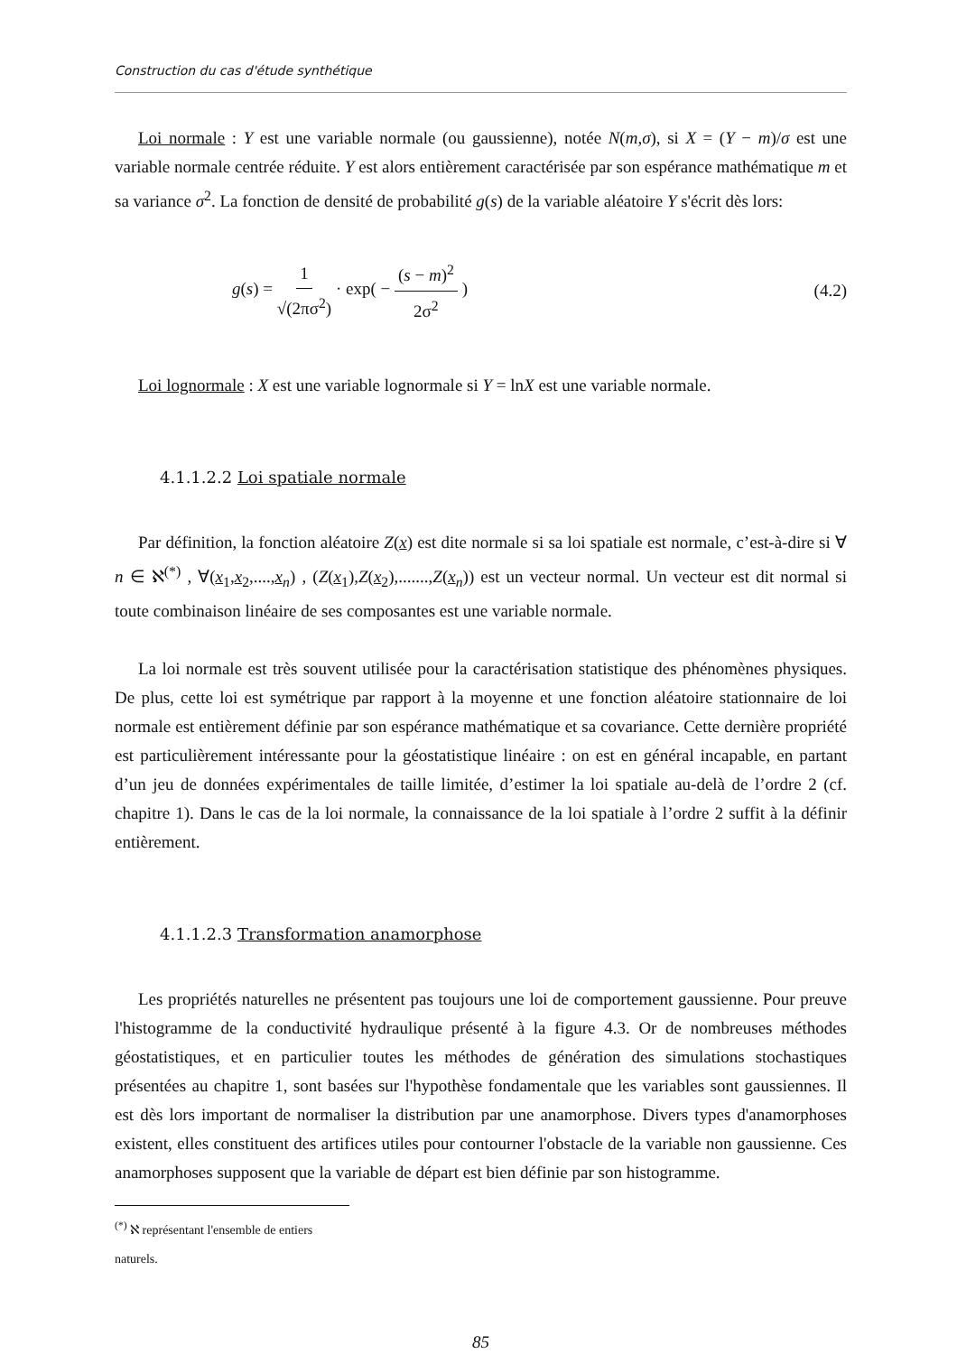Construction du cas d'étude synthétique
Loi normale : Y est une variable normale (ou gaussienne), notée N(m,σ), si X = (Y − m)/σ est une variable normale centrée réduite. Y est alors entièrement caractérisée par son espérance mathématique m et sa variance σ<sup>2</sup>. La fonction de densité de probabilité g(s) de la variable aléatoire Y s'écrit dès lors:
g(s) = 1 √(2πσ<sup>2</sup>) · exp( − (s − m)<sup>2</sup> 2σ<sup>2</sup> )
(4.2)
Loi lognormale : X est une variable lognormale si Y = lnX est une variable normale.
4.1.1.2.2 Loi spatiale normale
Par définition, la fonction aléatoire Z(x) est dite normale si sa loi spatiale est normale, c’est-à-dire si ∀ n ∈ ℵ<sup>(*)</sup> , ∀(x<sub>1</sub>,x<sub>2</sub>,....,x<sub>n</sub>) , (Z(x<sub>1</sub>),Z(x<sub>2</sub>),.......,Z(x<sub>n</sub>)) est un vecteur normal. Un vecteur est dit normal si toute combinaison linéaire de ses composantes est une variable normale.
La loi normale est très souvent utilisée pour la caractérisation statistique des phénomènes physiques. De plus, cette loi est symétrique par rapport à la moyenne et une fonction aléatoire stationnaire de loi normale est entièrement définie par son espérance mathématique et sa covariance. Cette dernière propriété est particulièrement intéressante pour la géostatistique linéaire : on est en général incapable, en partant d’un jeu de données expérimentales de taille limitée, d’estimer la loi spatiale au-delà de l’ordre 2 (cf. chapitre 1). Dans le cas de la loi normale, la connaissance de la loi spatiale à l’ordre 2 suffit à la définir entièrement.
4.1.1.2.3 Transformation anamorphose
Les propriétés naturelles ne présentent pas toujours une loi de comportement gaussienne. Pour preuve l'histogramme de la conductivité hydraulique présenté à la figure 4.3. Or de nombreuses méthodes géostatistiques, et en particulier toutes les méthodes de génération des simulations stochastiques présentées au chapitre 1, sont basées sur l'hypothèse fondamentale que les variables sont gaussiennes. Il est dès lors important de normaliser la distribution par une anamorphose. Divers types d'anamorphoses existent, elles constituent des artifices utiles pour contourner l'obstacle de la variable non gaussienne. Ces anamorphoses supposent que la variable de départ est bien définie par son histogramme.
<sup>(*)</sup> ℵ représentant l'ensemble de entiers naturels.
85